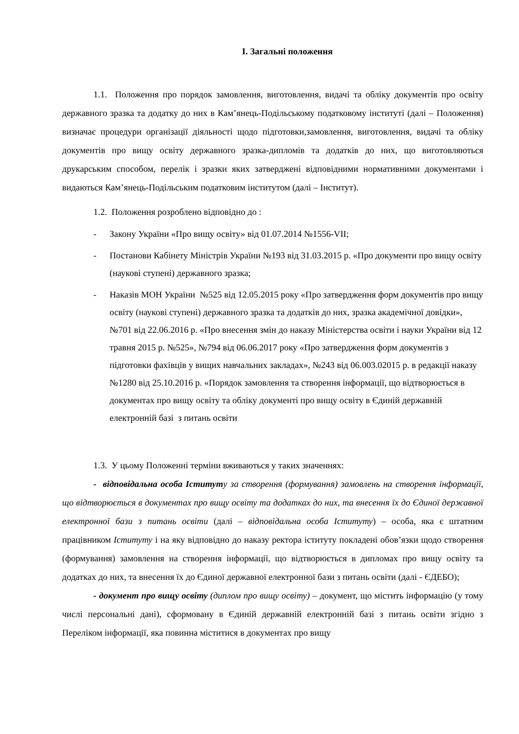I. Загальні положення
1.1. Положення про порядок замовлення, виготовлення, видачі та обліку документів про освіту державного зразка та додатку до них в Кам’янець-Подільському податковому інституті (далі – Положення) визначає процедури організації діяльності щодо підготовки,замовлення, виготовлення, видачі та обліку документів про вищу освіту державного зразка-дипломів та додатків до них, що виготовляються друкарським способом, перелік і зразки яких затверджені відповідними нормативними документами і видаються Кам’янець-Подільським податковим інститутом (далі – Інститут).
1.2. Положення розроблено відповідно до :
- Закону України «Про вищу освіту» від 01.07.2014 №1556-VII;
- Постанови Кабінету Міністрів України №193 від 31.03.2015 р. «Про документи про вищу освіту (наукові ступені) державного зразка;
- Наказів МОН України №525 від 12.05.2015 року «Про затвердження форм документів про вищу освіту (наукові ступені) державного зразка та додатків до них, зразка академічної довідки», №701 від 22.06.2016 р. «Про внесення змін до наказу Міністерства освіти і науки України від 12 травня 2015 р. №525», №794 від 06.06.2017 року «Про затвердження форм документів з підготовки фахівців у вищих навчальних закладах», №243 від 06.003.02015 р. в редакції наказу №1280 від 25.10.2016 р. «Порядок замовлення та створення інформації, що відтворюється в документах про вищу освіту та обліку документі про вищу освіту в Єдиній державній електронній базі з питань освіти
1.3. У цьому Положенні терміни вживаються у таких значеннях:
- відповідальна особа Іститут у за створення (формування) замовлень на створення інформації, що відтворюється в документах про вищу освіту та додатках до них, та внесення їх до Єдиної державної електронної бази з питань освіти (далі – відповідальна особа Іституту) – особа, яка є штатним працівником Іституту і на яку відповідно до наказу ректора іституту покладені обов’язки щодо створення (формування) замовлення на створення інформації, що відтворюється в дипломах про вищу освіту та додатках до них, та внесення їх до Єдиної державної електронної бази з питань освіти (далі - ЄДЕБО);
- документ про вищу освіту (диплом про вищу освіту) – документ, що містить інформацію (у тому числі персональні дані), сформовану в Єдиній державній електронній базі з питань освіти згідно з Переліком інформації, яка повинна міститися в документах про вищу